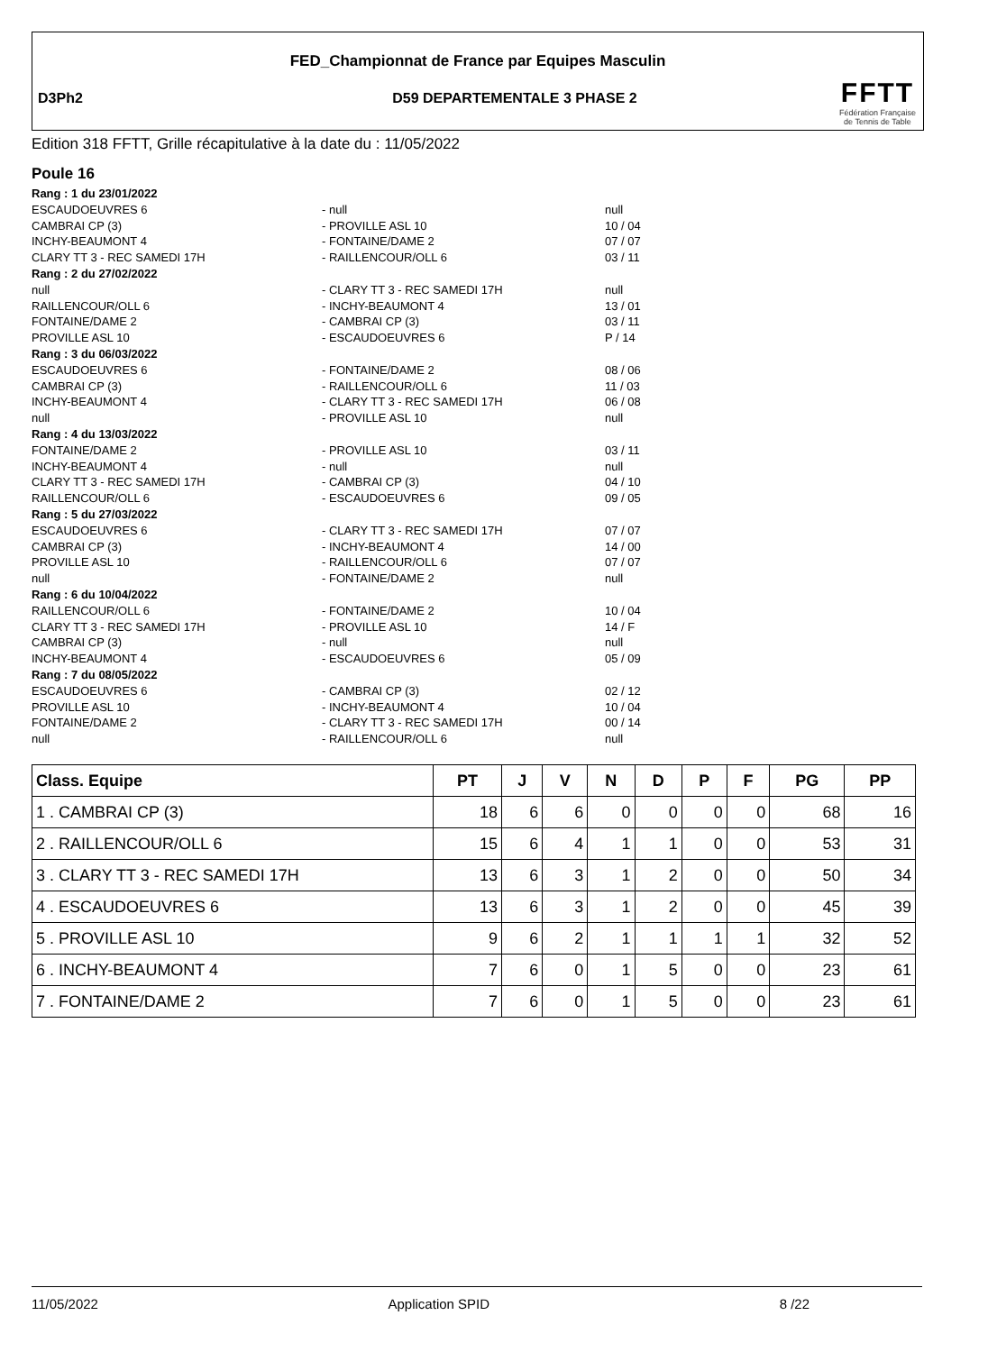FED_Championnat de France par Equipes Masculin
D3Ph2
D59 DEPARTEMENTALE 3 PHASE 2
FFTT
Fédération Française
de Tennis de Table
Edition 318 FFTT, Grille récapitulative à la date du : 11/05/2022
Poule 16
Rang : 1 du 23/01/2022
ESCAUDOEUVRES 6 - null null
CAMBRAI CP (3) - PROVILLE ASL 10 10 / 04
INCHY-BEAUMONT 4 - FONTAINE/DAME 2 07 / 07
CLARY TT 3 - REC SAMEDI 17H - RAILLENCOUR/OLL 6 03 / 11
Rang : 2 du 27/02/2022
null - CLARY TT 3 - REC SAMEDI 17H null
RAILLENCOUR/OLL 6 - INCHY-BEAUMONT 4 13 / 01
FONTAINE/DAME 2 - CAMBRAI CP (3) 03 / 11
PROVILLE ASL 10 - ESCAUDOEUVRES 6 P / 14
Rang : 3 du 06/03/2022
ESCAUDOEUVRES 6 - FONTAINE/DAME 2 08 / 06
CAMBRAI CP (3) - RAILLENCOUR/OLL 6 11 / 03
INCHY-BEAUMONT 4 - CLARY TT 3 - REC SAMEDI 17H 06 / 08
null - PROVILLE ASL 10 null
Rang : 4 du 13/03/2022
FONTAINE/DAME 2 - PROVILLE ASL 10 03 / 11
INCHY-BEAUMONT 4 - null null
CLARY TT 3 - REC SAMEDI 17H - CAMBRAI CP (3) 04 / 10
RAILLENCOUR/OLL 6 - ESCAUDOEUVRES 6 09 / 05
Rang : 5 du 27/03/2022
ESCAUDOEUVRES 6 - CLARY TT 3 - REC SAMEDI 17H 07 / 07
CAMBRAI CP (3) - INCHY-BEAUMONT 4 14 / 00
PROVILLE ASL 10 - RAILLENCOUR/OLL 6 07 / 07
null - FONTAINE/DAME 2 null
Rang : 6 du 10/04/2022
RAILLENCOUR/OLL 6 - FONTAINE/DAME 2 10 / 04
CLARY TT 3 - REC SAMEDI 17H - PROVILLE ASL 10 14 / F
CAMBRAI CP (3) - null null
INCHY-BEAUMONT 4 - ESCAUDOEUVRES 6 05 / 09
Rang : 7 du 08/05/2022
ESCAUDOEUVRES 6 - CAMBRAI CP (3) 02 / 12
PROVILLE ASL 10 - INCHY-BEAUMONT 4 10 / 04
FONTAINE/DAME 2 - CLARY TT 3 - REC SAMEDI 17H 00 / 14
null - RAILLENCOUR/OLL 6 null
| Class. Equipe | PT | J | V | N | D | P | F | PG | PP |
| --- | --- | --- | --- | --- | --- | --- | --- | --- | --- |
| 1 . CAMBRAI CP (3) | 18 | 6 | 6 | 0 | 0 | 0 | 0 | 68 | 16 |
| 2 . RAILLENCOUR/OLL 6 | 15 | 6 | 4 | 1 | 1 | 0 | 0 | 53 | 31 |
| 3 . CLARY TT 3 - REC SAMEDI 17H | 13 | 6 | 3 | 1 | 2 | 0 | 0 | 50 | 34 |
| 4 . ESCAUDOEUVRES 6 | 13 | 6 | 3 | 1 | 2 | 0 | 0 | 45 | 39 |
| 5 . PROVILLE ASL 10 | 9 | 6 | 2 | 1 | 1 | 1 | 1 | 32 | 52 |
| 6 . INCHY-BEAUMONT 4 | 7 | 6 | 0 | 1 | 5 | 0 | 0 | 23 | 61 |
| 7 . FONTAINE/DAME 2 | 7 | 6 | 0 | 1 | 5 | 0 | 0 | 23 | 61 |
11/05/2022 Application SPID 8 /22